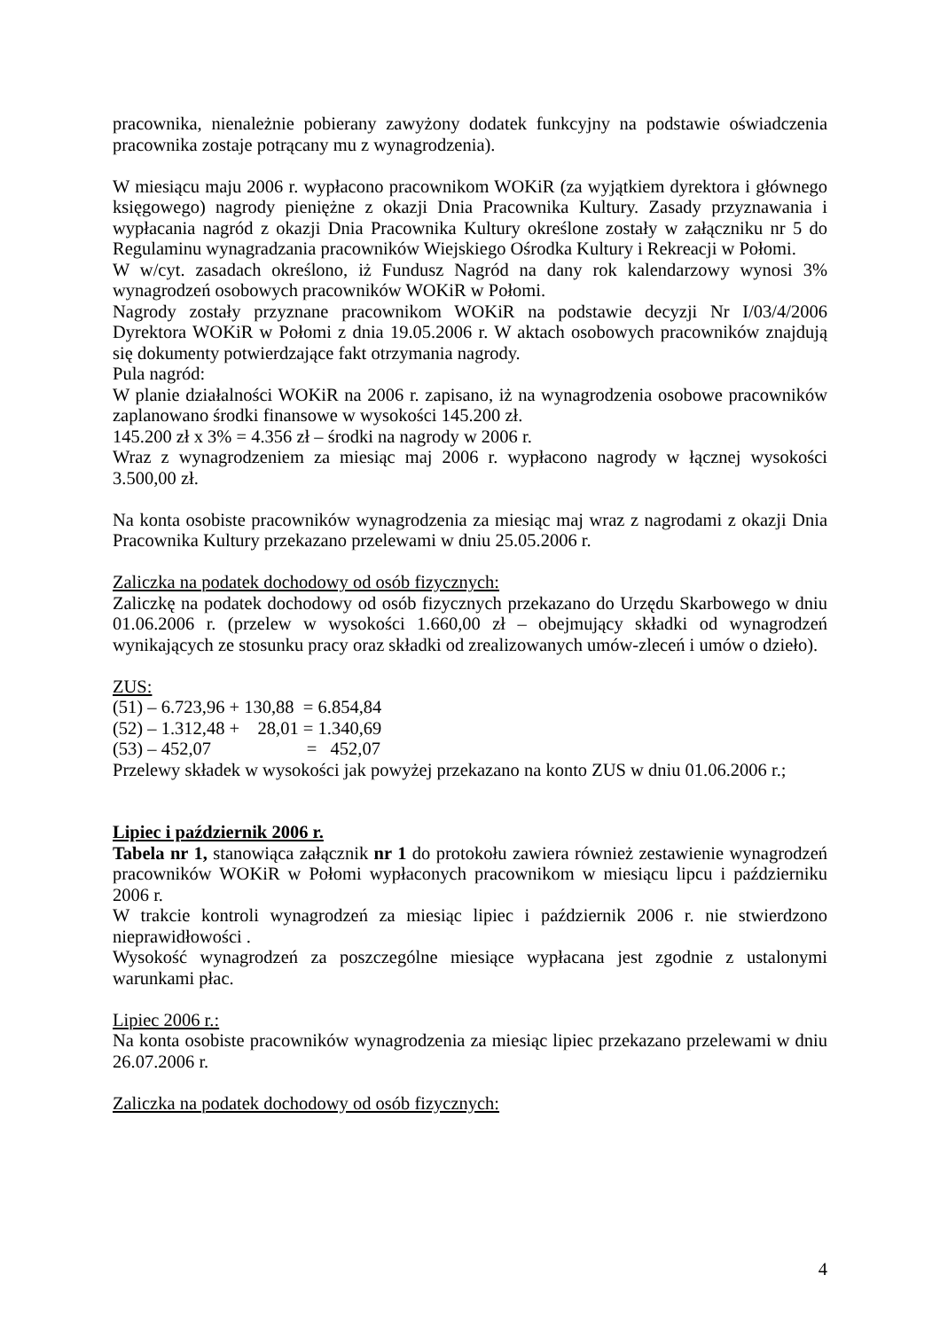pracownika, nienależnie pobierany zawyżony dodatek funkcyjny na podstawie oświadczenia pracownika zostaje potrącany mu z wynagrodzenia).
W miesiącu maju 2006 r. wypłacono pracownikom WOKiR (za wyjątkiem dyrektora i głównego księgowego) nagrody pieniężne z okazji Dnia Pracownika Kultury. Zasady przyznawania i wypłacania nagród z okazji Dnia Pracownika Kultury określone zostały w załączniku nr 5 do Regulaminu wynagradzania pracowników Wiejskiego Ośrodka Kultury i Rekreacji w Połomi.
W w/cyt. zasadach określono, iż Fundusz Nagród na dany rok kalendarzowy wynosi 3% wynagrodzeń osobowych pracowników WOKiR w Połomi.
Nagrody zostały przyznane pracownikom WOKiR na podstawie decyzji Nr I/03/4/2006 Dyrektora WOKiR w Połomi z dnia 19.05.2006 r. W aktach osobowych pracowników znajdują się dokumenty potwierdzające fakt otrzymania nagrody.
Pula nagród:
W planie działalności WOKiR na 2006 r. zapisano, iż na wynagrodzenia osobowe pracowników zaplanowano środki finansowe w wysokości 145.200 zł.
145.200 zł x 3% = 4.356 zł – środki na nagrody w 2006 r.
Wraz z wynagrodzeniem za miesiąc maj 2006 r. wypłacono nagrody w łącznej wysokości 3.500,00 zł.
Na konta osobiste pracowników wynagrodzenia za miesiąc maj wraz z nagrodami z okazji Dnia Pracownika Kultury przekazano przelewami w dniu 25.05.2006 r.
Zaliczka na podatek dochodowy od osób fizycznych:
Zaliczkę na podatek dochodowy od osób fizycznych przekazano do Urzędu Skarbowego w dniu 01.06.2006 r. (przelew w wysokości 1.660,00 zł – obejmujący składki od wynagrodzeń wynikających ze stosunku pracy oraz składki od zrealizowanych umów-zleceń i umów o dzieło).
ZUS:
(51) – 6.723,96 + 130,88  = 6.854,84
(52) – 1.312,48 +    28,01 = 1.340,69
(53) – 452,07                     =   452,07
Przelewy składek w wysokości jak powyżej przekazano na konto ZUS w dniu 01.06.2006 r.;
Lipiec i październik 2006 r.
Tabela nr 1, stanowiąca załącznik nr 1 do protokołu zawiera również zestawienie wynagrodzeń pracowników WOKiR w Połomi wypłaconych pracownikom w miesiącu lipcu i październiku 2006 r.
W trakcie kontroli wynagrodzeń za miesiąc lipiec i październik 2006 r. nie stwierdzono nieprawidłowości .
Wysokość wynagrodzeń za poszczególne miesiące wypłacana jest zgodnie z ustalonymi warunkami płac.
Lipiec 2006 r.:
Na konta osobiste pracowników wynagrodzenia za miesiąc lipiec przekazano przelewami w dniu 26.07.2006 r.
Zaliczka na podatek dochodowy od osób fizycznych:
4